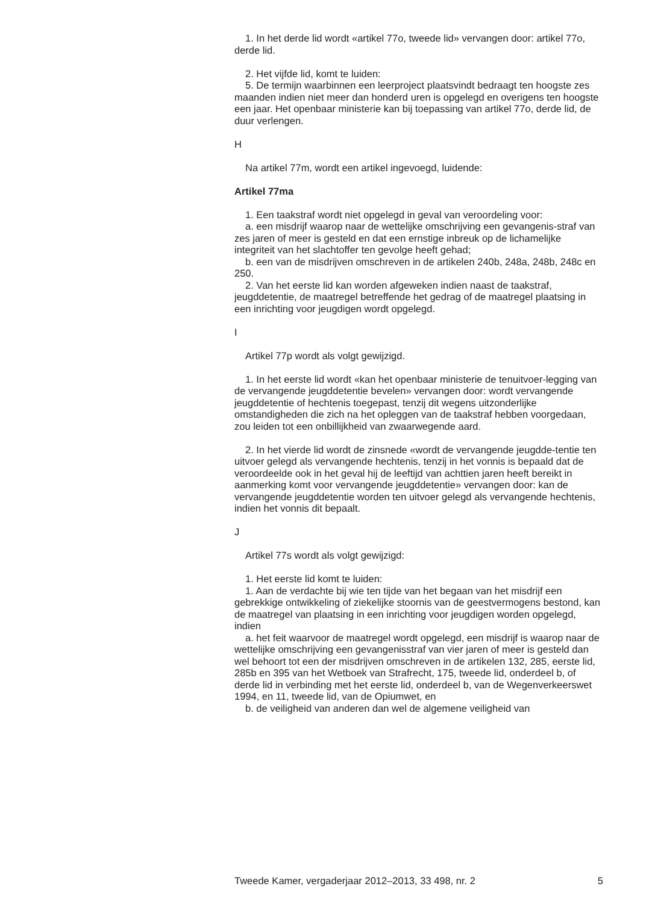1. In het derde lid wordt «artikel 77o, tweede lid» vervangen door: artikel 77o, derde lid.
2. Het vijfde lid, komt te luiden:
5. De termijn waarbinnen een leerproject plaatsvindt bedraagt ten hoogste zes maanden indien niet meer dan honderd uren is opgelegd en overigens ten hoogste een jaar. Het openbaar ministerie kan bij toepassing van artikel 77o, derde lid, de duur verlengen.
H
Na artikel 77m, wordt een artikel ingevoegd, luidende:
Artikel 77ma
1. Een taakstraf wordt niet opgelegd in geval van veroordeling voor:
a. een misdrijf waarop naar de wettelijke omschrijving een gevangenis-straf van zes jaren of meer is gesteld en dat een ernstige inbreuk op de lichamelijke integriteit van het slachtoffer ten gevolge heeft gehad;
b. een van de misdrijven omschreven in de artikelen 240b, 248a, 248b, 248c en 250.
2. Van het eerste lid kan worden afgeweken indien naast de taakstraf, jeugddetentie, de maatregel betreffende het gedrag of de maatregel plaatsing in een inrichting voor jeugdigen wordt opgelegd.
I
Artikel 77p wordt als volgt gewijzigd.
1. In het eerste lid wordt «kan het openbaar ministerie de tenuitvoer-legging van de vervangende jeugddetentie bevelen» vervangen door: wordt vervangende jeugddetentie of hechtenis toegepast, tenzij dit wegens uitzonderlijke omstandigheden die zich na het opleggen van de taakstraf hebben voorgedaan, zou leiden tot een onbillijkheid van zwaarwegende aard.
2. In het vierde lid wordt de zinsnede «wordt de vervangende jeugdde-tentie ten uitvoer gelegd als vervangende hechtenis, tenzij in het vonnis is bepaald dat de veroordeelde ook in het geval hij de leeftijd van achttien jaren heeft bereikt in aanmerking komt voor vervangende jeugddetentie» vervangen door: kan de vervangende jeugddetentie worden ten uitvoer gelegd als vervangende hechtenis, indien het vonnis dit bepaalt.
J
Artikel 77s wordt als volgt gewijzigd:
1. Het eerste lid komt te luiden:
1. Aan de verdachte bij wie ten tijde van het begaan van het misdrijf een gebrekkige ontwikkeling of ziekelijke stoornis van de geestvermogens bestond, kan de maatregel van plaatsing in een inrichting voor jeugdigen worden opgelegd, indien
a. het feit waarvoor de maatregel wordt opgelegd, een misdrijf is waarop naar de wettelijke omschrijving een gevangenisstraf van vier jaren of meer is gesteld dan wel behoort tot een der misdrijven omschreven in de artikelen 132, 285, eerste lid, 285b en 395 van het Wetboek van Strafrecht, 175, tweede lid, onderdeel b, of derde lid in verbinding met het eerste lid, onderdeel b, van de Wegenverkeerswet 1994, en 11, tweede lid, van de Opiumwet, en
b. de veiligheid van anderen dan wel de algemene veiligheid van
Tweede Kamer, vergaderjaar 2012–2013, 33 498, nr. 2 5